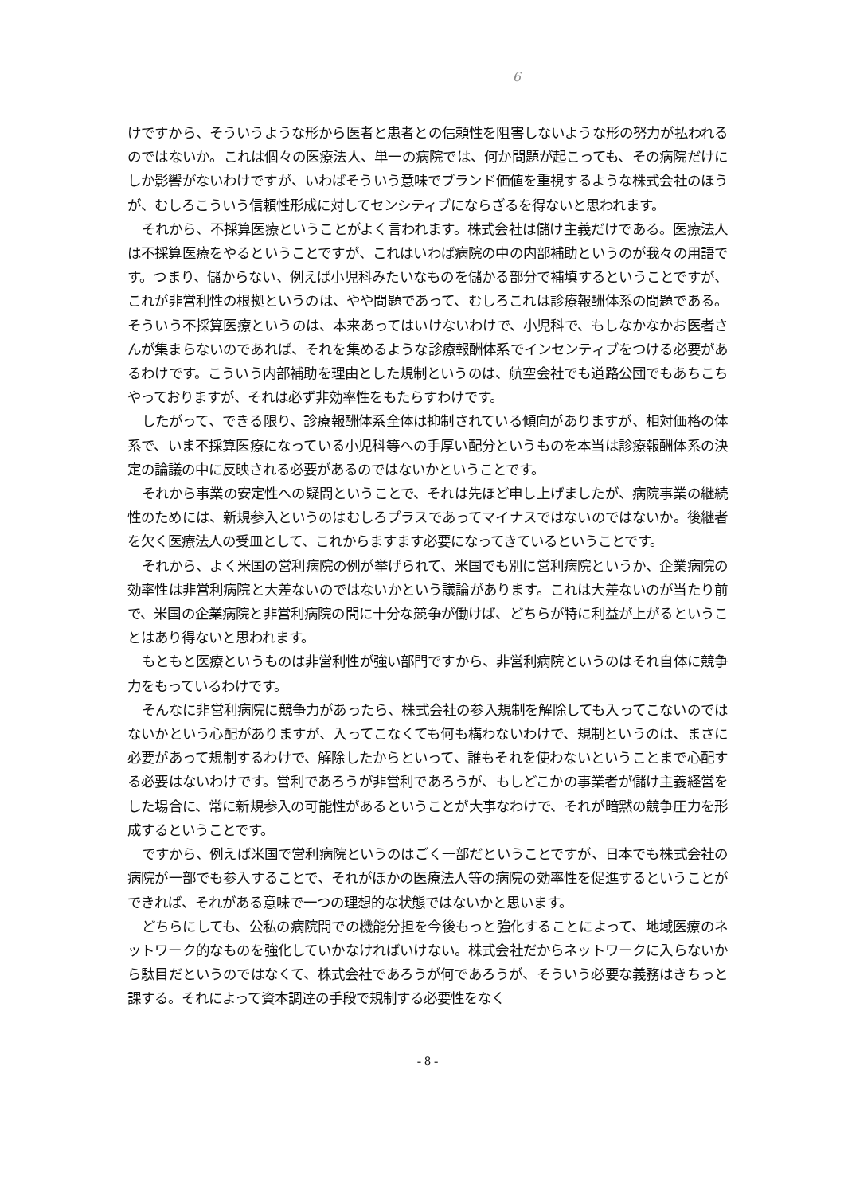6
けですから、そういうような形から医者と患者との信頼性を阻害しないような形の努力が払われるのではないか。これは個々の医療法人、単一の病院では、何か問題が起こっても、その病院だけにしか影響がないわけですが、いわばそういう意味でブランド価値を重視するような株式会社のほうが、むしろこういう信頼性形成に対してセンシティブにならざるを得ないと思われます。
それから、不採算医療ということがよく言われます。株式会社は儲け主義だけである。医療法人は不採算医療をやるということですが、これはいわば病院の中の内部補助というのが我々の用語です。つまり、儲からない、例えば小児科みたいなものを儲かる部分で補填するということですが、これが非営利性の根拠というのは、やや問題であって、むしろこれは診療報酬体系の問題である。そういう不採算医療というのは、本来あってはいけないわけで、小児科で、もしなかなかお医者さんが集まらないのであれば、それを集めるような診療報酬体系でインセンティブをつける必要があるわけです。こういう内部補助を理由とした規制というのは、航空会社でも道路公団でもあちこちやっておりますが、それは必ず非効率性をもたらすわけです。
したがって、できる限り、診療報酬体系全体は抑制されている傾向がありますが、相対価格の体系で、いま不採算医療になっている小児科等への手厚い配分というものを本当は診療報酬体系の決定の論議の中に反映される必要があるのではないかということです。
それから事業の安定性への疑問ということで、それは先ほど申し上げましたが、病院事業の継続性のためには、新規参入というのはむしろプラスであってマイナスではないのではないか。後継者を欠く医療法人の受皿として、これからますます必要になってきているということです。
それから、よく米国の営利病院の例が挙げられて、米国でも別に営利病院というか、企業病院の効率性は非営利病院と大差ないのではないかという議論があります。これは大差ないのが当たり前で、米国の企業病院と非営利病院の間に十分な競争が働けば、どちらが特に利益が上がるということはあり得ないと思われます。
もともと医療というものは非営利性が強い部門ですから、非営利病院というのはそれ自体に競争力をもっているわけです。
そんなに非営利病院に競争力があったら、株式会社の参入規制を解除しても入ってこないのではないかという心配がありますが、入ってこなくても何も構わないわけで、規制というのは、まさに必要があって規制するわけで、解除したからといって、誰もそれを使わないということまで心配する必要はないわけです。営利であろうが非営利であろうが、もしどこかの事業者が儲け主義経営をした場合に、常に新規参入の可能性があるということが大事なわけで、それが暗黙の競争圧力を形成するということです。
ですから、例えば米国で営利病院というのはごく一部だということですが、日本でも株式会社の病院が一部でも参入することで、それがほかの医療法人等の病院の効率性を促進するということができれば、それがある意味で一つの理想的な状態ではないかと思います。
どちらにしても、公私の病院間での機能分担を今後もっと強化することによって、地域医療のネットワーク的なものを強化していかなければいけない。株式会社だからネットワークに入らないから駄目だというのではなくて、株式会社であろうが何であろうが、そういう必要な義務はきちっと課する。それによって資本調達の手段で規制する必要性をなく
- 8 -